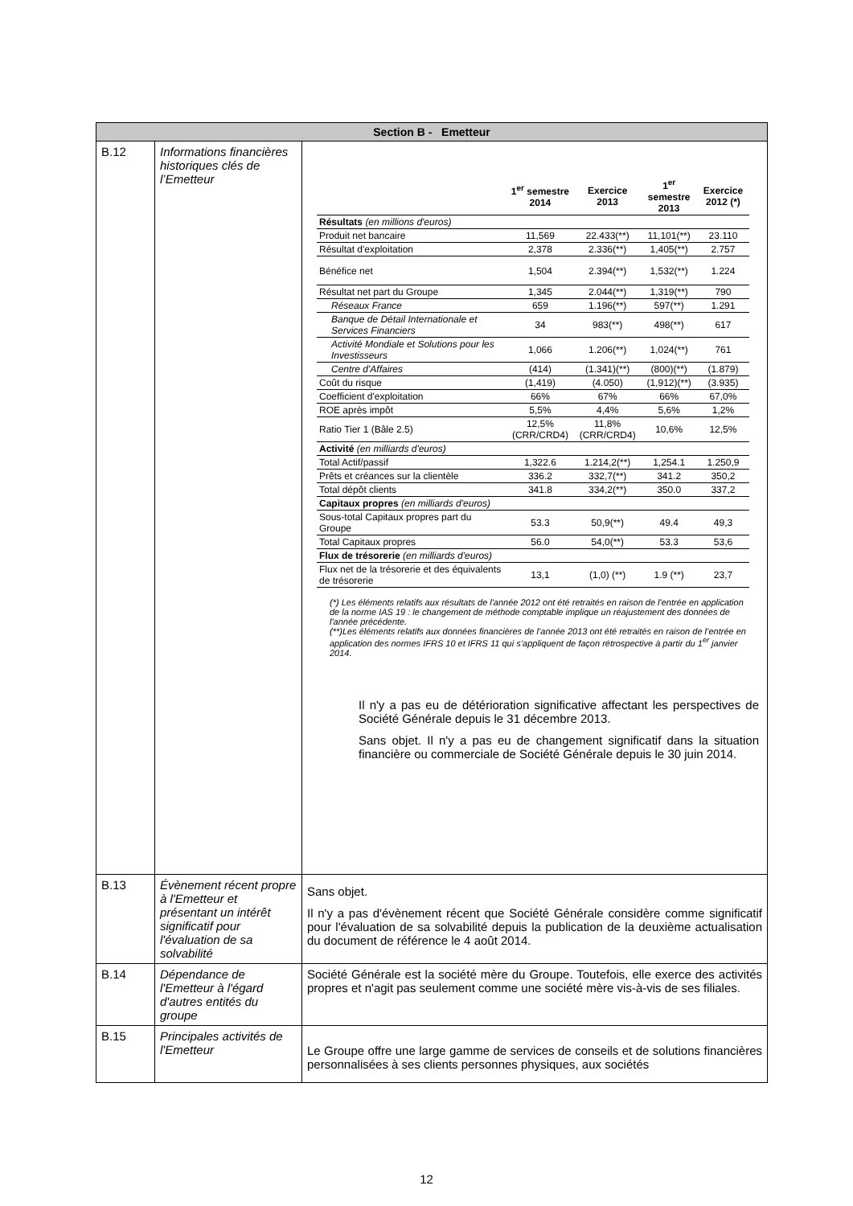| Section B - Emetteur | | |
| --- | --- | --- |
| B.12 | Informations financières historiques clés de l’Emetteur | / / 1<sup>er</sup> semestre 2014 / Exercice 2013 / 1<sup>er</sup> semestre 2013 / Exercice 2012 (*) / / --- / --- / --- / --- / --- / / Résultats (en millions d'euros) / / / / / / Produit net bancaire / 11,569 / 22.433(**) / 11,101(**) / 23.110 / / Résultat d'exploitation / 2,378 / 2.336(**) / 1,405(**) / 2.757 / / Bénéfice net / 1,504 / 2.394(**) / 1,532(**) / 1.224 / / Résultat net part du Groupe / 1,345 / 2.044(**) / 1,319(**) / 790 / / Réseaux France / 659 / 1.196(**) / 597(**) / 1.291 / / Banque de Détail Internationale et Services Financiers / 34 / 983(**) / 498(**) / 617 / / Activité Mondiale et Solutions pour les Investisseurs / 1,066 / 1.206(**) / 1,024(**) / 761 / / Centre d'Affaires / (414) / (1.341)(**) / (800)(**) / (1.879) / / Coût du risque / (1,419) / (4.050) / (1,912)(**) / (3.935) / / Coefficient d'exploitation / 66% / 67% / 66% / 67,0% / / ROE après impôt / 5,5% / 4,4% / 5,6% / 1,2% / / Ratio Tier 1 (Bâle 2.5) / 12,5% (CRR/CRD4) / 11,8% (CRR/CRD4) / 10,6% / 12,5% / / Activité (en milliards d'euros) / / / / / / Total Actif/passif / 1,322.6 / 1.214,2(**) / 1,254.1 / 1.250,9 / / Prêts et créances sur la clientèle / 336.2 / 332,7(**) / 341.2 / 350,2 / / Total dépôt clients / 341.8 / 334,2(**) / 350.0 / 337,2 / / Capitaux propres (en milliards d'euros) / / / / / / Sous-total Capitaux propres part du Groupe / 53.3 / 50,9(**) / 49.4 / 49,3 / / Total Capitaux propres / 56.0 / 54,0(**) / 53.3 / 53,6 / / Flux de trésorerie (en milliards d'euros) / / / / / / Flux net de la trésorerie et des équivalents de trésorerie / 13,1 / (1,0) (**) / 1.9 (**) / 23,7 / (*) Les éléments relatifs aux résultats de l'année 2012 ont été retraités en raison de l'entrée en application de la norme IAS 19 : le changement de méthode comptable implique un réajustement des données de l'année précédente. (**)Les éléments relatifs aux données financières de l’année 2013 ont été retraités en raison de l’entrée en application des normes IFRS 10 et IFRS 11 qui s’appliquent de façon rétrospective à partir du 1<sup>er</sup> janvier 2014. Il n'y a pas eu de détérioration significative affectant les perspectives de Société Générale depuis le 31 décembre 2013. Sans objet. Il n'y a pas eu de changement significatif dans la situation financière ou commerciale de Société Générale depuis le 30 juin 2014. |
| B.13 | Évènement récent propre à l'Emetteur et présentant un intérêt significatif pour l'évaluation de sa solvabilité | Sans objet. Il n'y a pas d'évènement récent que Société Générale considère comme significatif pour l'évaluation de sa solvabilité depuis la publication de la deuxième actualisation du document de référence le 4 août 2014. |
| B.14 | Dépendance de l'Emetteur à l'égard d'autres entités du groupe | Société Générale est la société mère du Groupe. Toutefois, elle exerce des activités propres et n'agit pas seulement comme une société mère vis-à-vis de ses filiales. |
| B.15 | Principales activités de l'Emetteur | Le Groupe offre une large gamme de services de conseils et de solutions financières personnalisées à ses clients personnes physiques, aux sociétés |
12